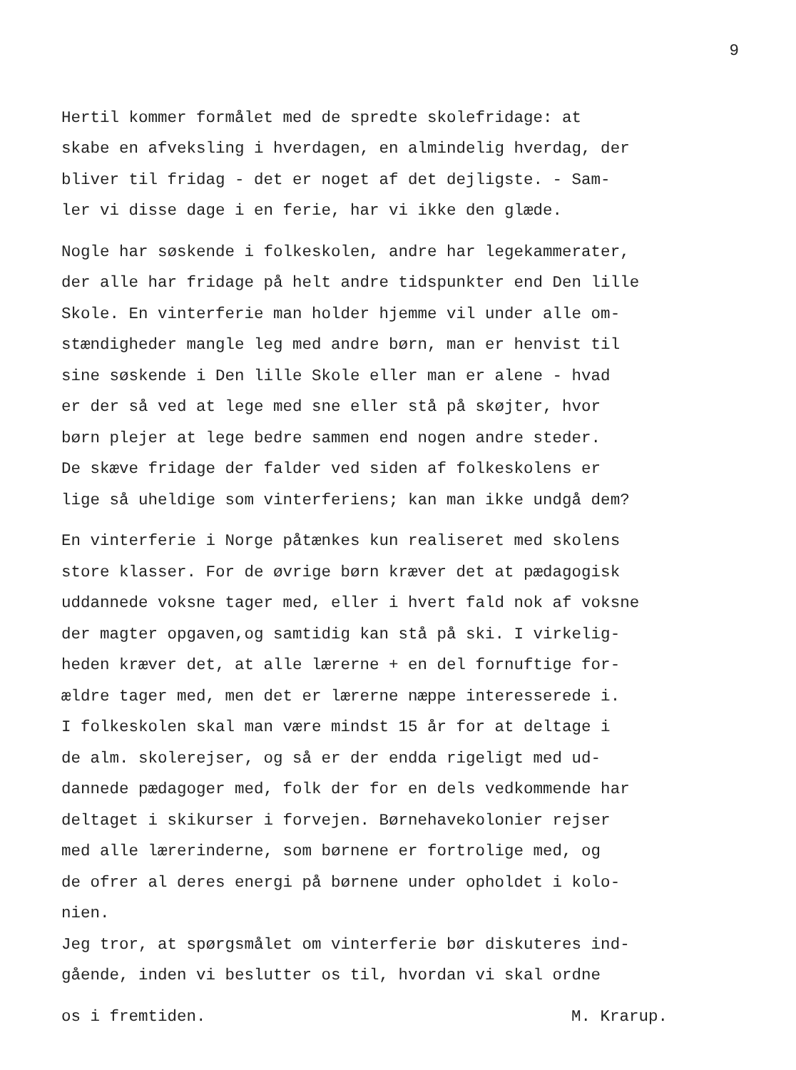9
Hertil kommer formålet med de spredte skolefridage: at skabe en afveksling i hverdagen, en almindelig hverdag, der bliver til fridag - det er noget af det dejligste. - Sam- ler vi disse dage i en ferie, har vi ikke den glæde.
Nogle har søskende i folkeskolen, andre har legekammerater, der alle har fridage på helt andre tidspunkter end Den lille Skole. En vinterferie man holder hjemme vil under alle om- stændigheder mangle leg med andre børn, man er henvist til sine søskende i Den lille Skole eller man er alene - hvad er der så ved at lege med sne eller stå på skøjter, hvor børn plejer at lege bedre sammen end nogen andre steder. De skæve fridage der falder ved siden af folkeskolens er lige så uheldige som vinterferiens; kan man ikke undgå dem?
En vinterferie i Norge påtænkes kun realiseret med skolens store klasser. For de øvrige børn kræver det at pædagogisk uddannede voksne tager med, eller i hvert fald nok af voksne der magter opgaven,og samtidig kan stå på ski. I virkelig- heden kræver det, at alle lærerne + en del fornuftige for- ældre tager med, men det er lærerne næppe interesserede i. I folkeskolen skal man være mindst 15 år for at deltage i de alm. skolerejser, og så er der endda rigeligt med ud- dannede pædagoger med, folk der for en dels vedkommende har deltaget i skikurser i forvejen. Børnehavekolonier rejser med alle lærerinderne, som børnene er fortrolige med, og de ofrer al deres energi på børnene under opholdet i kolo- nien. Jeg tror, at spørgsmålet om vinterferie bør diskuteres ind- gående, inden vi beslutter os til, hvordan vi skal ordne
os i fremtiden. M. Krarup.